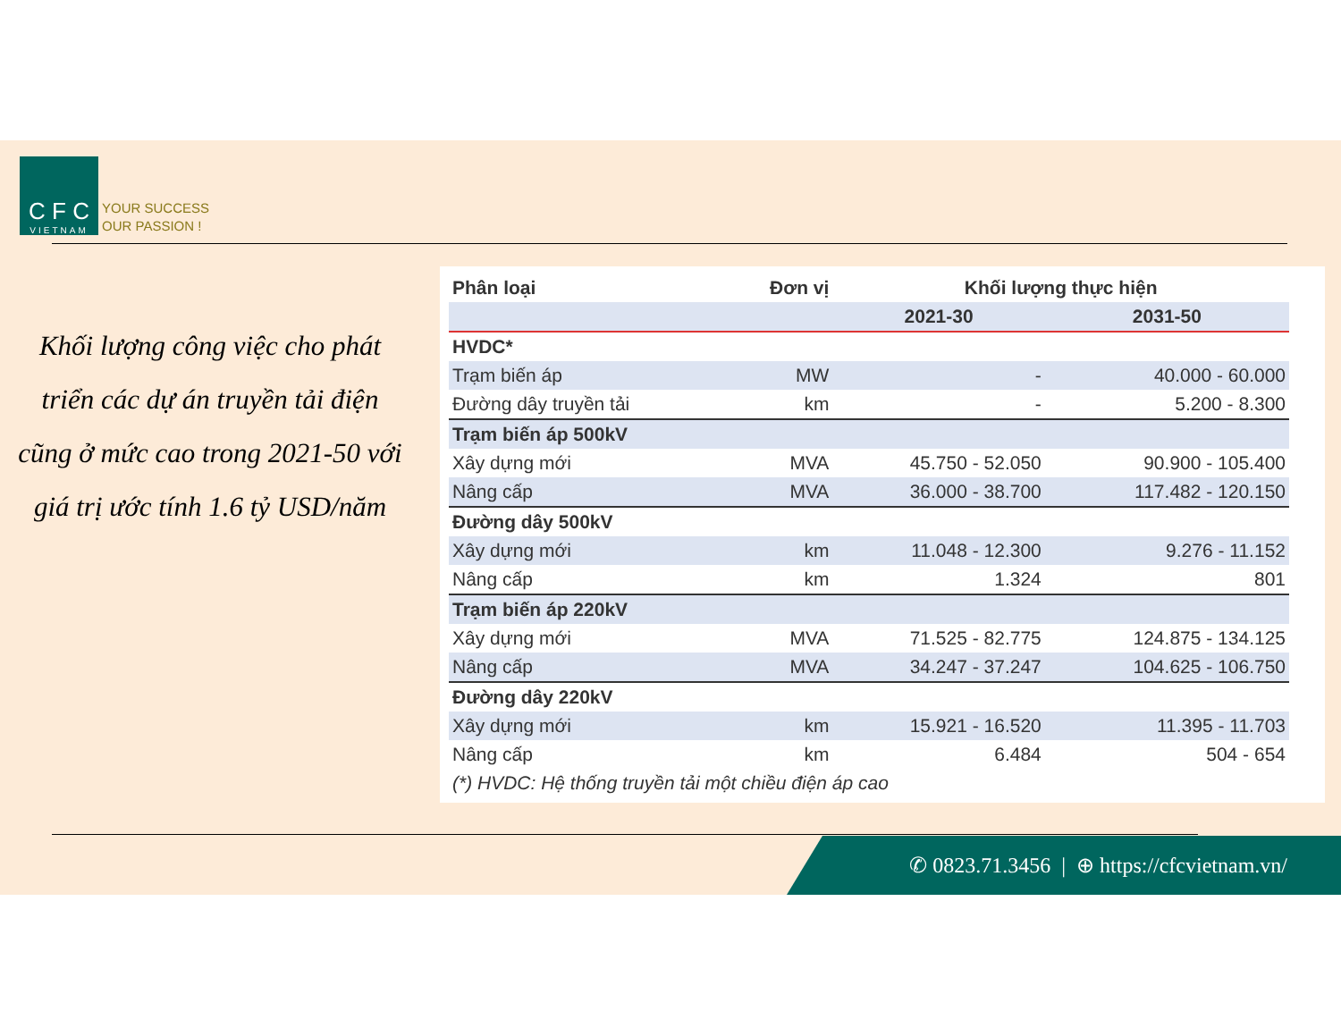C F C
VIETNAM
YOUR SUCCESS
OUR PASSION !
Khối lượng công việc cho phát triển các dự án truyền tải điện cũng ở mức cao trong 2021-50 với giá trị ước tính 1.6 tỷ USD/năm
| Phân loại | Đơn vị | Khối lượng thực hiện | |
| --- | --- | --- | --- |
| | | 2021-30 | 2031-50 |
| HVDC* | | | |
| Trạm biến áp | MW | - | 40.000 - 60.000 |
| Đường dây truyền tải | km | - | 5.200 - 8.300 |
| Trạm biến áp 500kV | | | |
| Xây dựng mới | MVA | 45.750 - 52.050 | 90.900 - 105.400 |
| Nâng cấp | MVA | 36.000 - 38.700 | 117.482 - 120.150 |
| Đường dây 500kV | | | |
| Xây dựng mới | km | 11.048 - 12.300 | 9.276 - 11.152 |
| Nâng cấp | km | 1.324 | 801 |
| Trạm biến áp 220kV | | | |
| Xây dựng mới | MVA | 71.525 - 82.775 | 124.875 - 134.125 |
| Nâng cấp | MVA | 34.247 - 37.247 | 104.625 - 106.750 |
| Đường dây 220kV | | | |
| Xây dựng mới | km | 15.921 - 16.520 | 11.395 - 11.703 |
| Nâng cấp | km | 6.484 | 504 - 654 |
| (*) HVDC: Hệ thống truyền tải một chiều điện áp cao | | | |
✆ 0823.71.3456 | ⊕ https://cfcvietnam.vn/